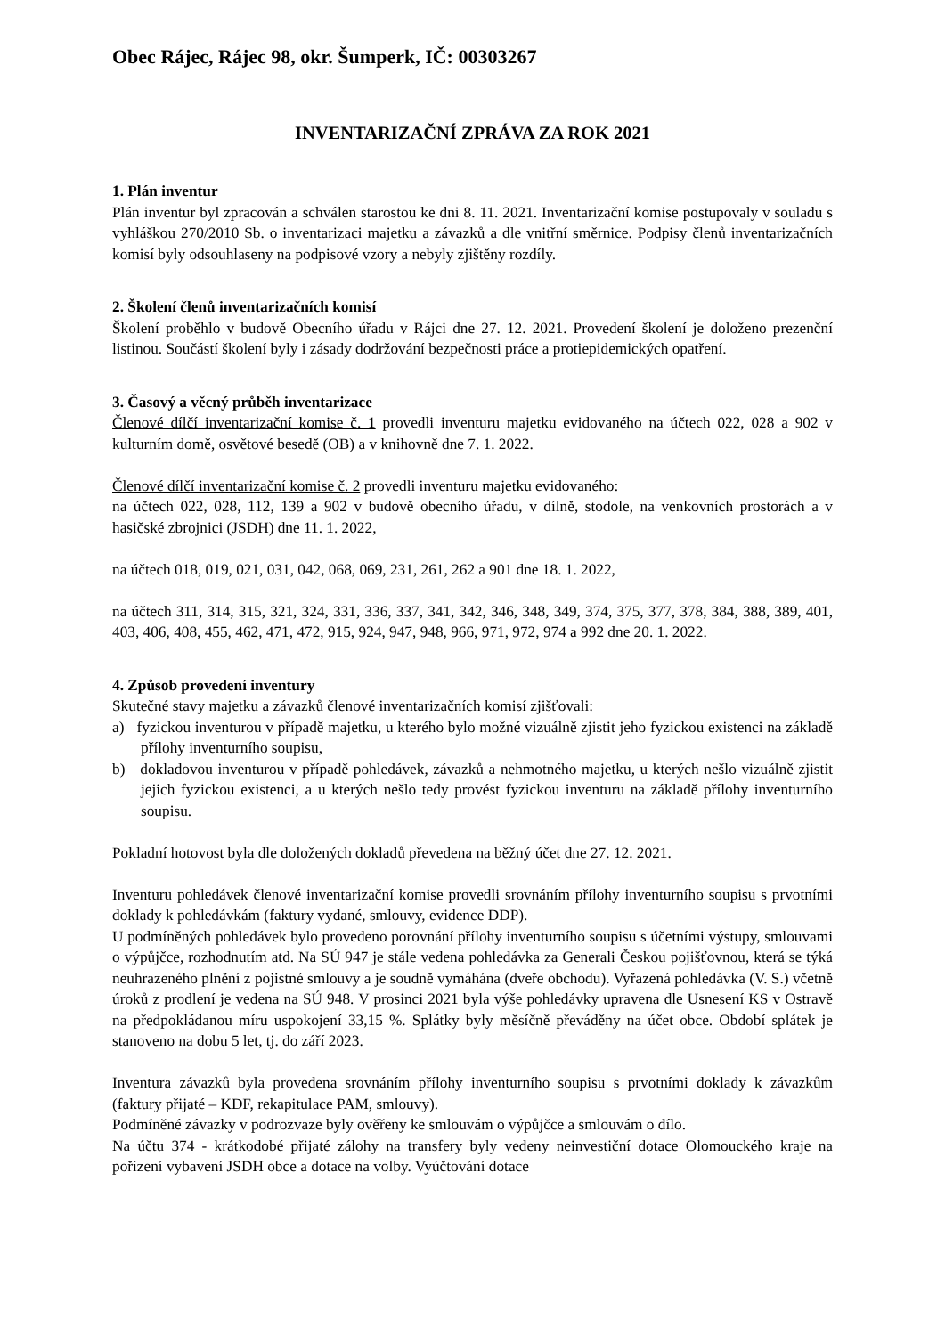Obec Rájec, Rájec 98, okr. Šumperk, IČ: 00303267
INVENTARIZAČNÍ ZPRÁVA ZA ROK 2021
1. Plán inventur
Plán inventur byl zpracován a schválen starostou ke dni 8. 11. 2021. Inventarizační komise postupovaly v souladu s vyhláškou 270/2010 Sb. o inventarizaci majetku a závazků a dle vnitřní směrnice. Podpisy členů inventarizačních komisí byly odsouhlaseny na podpisové vzory a nebyly zjištěny rozdíly.
2. Školení členů inventarizačních komisí
Školení proběhlo v budově Obecního úřadu v Rájci dne 27. 12. 2021. Provedení školení je doloženo prezenční listinou. Součástí školení byly i zásady dodržování bezpečnosti práce a protiepidemických opatření.
3. Časový a věcný průběh inventarizace
Členové dílčí inventarizační komise č. 1 provedli inventuru majetku evidovaného na účtech 022, 028 a 902 v kulturním domě, osvětové besedě (OB) a v knihovně dne 7. 1. 2022.
Členové dílčí inventarizační komise č. 2 provedli inventuru majetku evidovaného:
na účtech 022, 028, 112, 139 a 902 v budově obecního úřadu, v dílně, stodole, na venkovních prostorách a v hasičské zbrojnici (JSDH) dne 11. 1. 2022,
na účtech 018, 019, 021, 031, 042, 068, 069, 231, 261, 262 a 901 dne 18. 1. 2022,
na účtech 311, 314, 315, 321, 324, 331, 336, 337, 341, 342, 346, 348, 349, 374, 375, 377, 378, 384, 388, 389, 401, 403, 406, 408, 455, 462, 471, 472, 915, 924, 947, 948, 966, 971, 972, 974 a 992 dne 20. 1. 2022.
4. Způsob provedení inventury
Skutečné stavy majetku a závazků členové inventarizačních komisí zjišťovali:
a) fyzickou inventurou v případě majetku, u kterého bylo možné vizuálně zjistit jeho fyzickou existenci na základě přílohy inventurního soupisu,
b) dokladovou inventurou v případě pohledávek, závazků a nehmotného majetku, u kterých nešlo vizuálně zjistit jejich fyzickou existenci, a u kterých nešlo tedy provést fyzickou inventuru na základě přílohy inventurního soupisu.
Pokladní hotovost byla dle doložených dokladů převedena na běžný účet dne 27. 12. 2021.
Inventuru pohledávek členové inventarizační komise provedli srovnáním přílohy inventurního soupisu s prvotními doklady k pohledávkám (faktury vydané, smlouvy, evidence DDP).
U podmíněných pohledávek bylo provedeno porovnání přílohy inventurního soupisu s účetními výstupy, smlouvami o výpůjčce, rozhodnutím atd. Na SÚ 947 je stále vedena pohledávka za Generali Českou pojišťovnou, která se týká neuhrazeného plnění z pojistné smlouvy a je soudně vymáhána (dveře obchodu). Vyřazená pohledávka (V. S.) včetně úroků z prodlení je vedena na SÚ 948. V prosinci 2021 byla výše pohledávky upravena dle Usnesení KS v Ostravě na předpokládanou míru uspokojení 33,15 %. Splátky byly měsíčně převáděny na účet obce. Období splátek je stanoveno na dobu 5 let, tj. do září 2023.
Inventura závazků byla provedena srovnáním přílohy inventurního soupisu s prvotními doklady k závazkům (faktury přijaté – KDF, rekapitulace PAM, smlouvy).
Podmíněné závazky v podrozvaze byly ověřeny ke smlouvám o výpůjčce a smlouvám o dílo.
Na účtu 374 - krátkodobé přijaté zálohy na transfery byly vedeny neinvestiční dotace Olomouckého kraje na pořízení vybavení JSDH obce a dotace na volby. Vyúčtování dotace